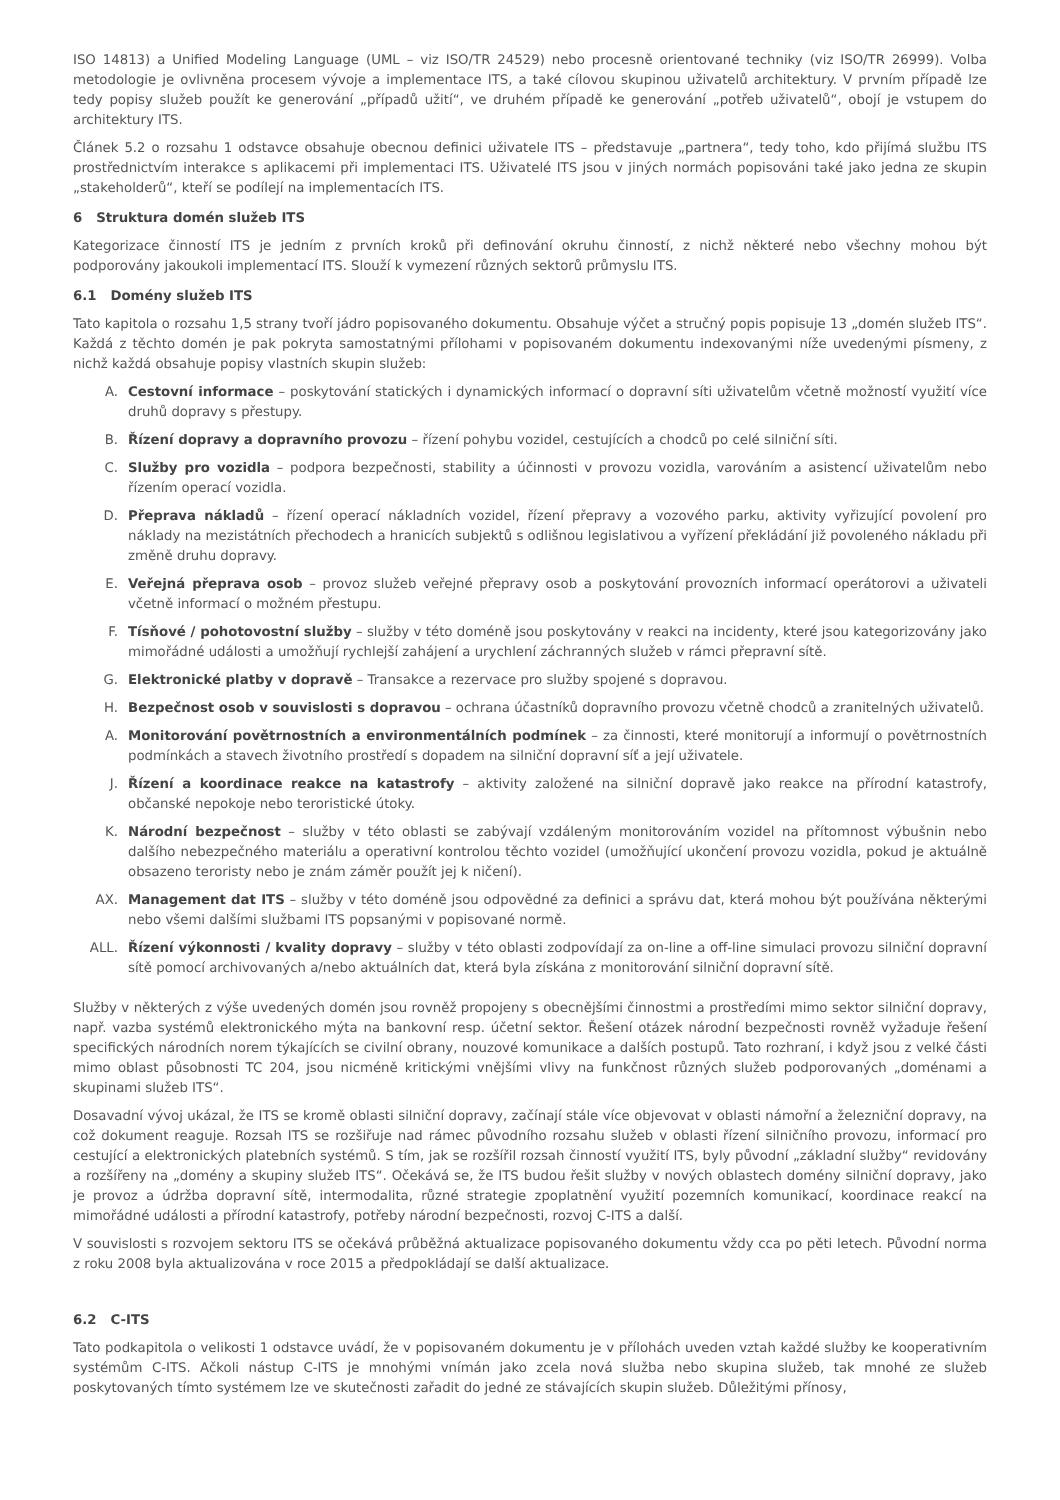ISO 14813) a Unified Modeling Language (UML – viz ISO/TR 24529) nebo procesně orientované techniky (viz ISO/TR 26999). Volba metodologie je ovlivněna procesem vývoje a implementace ITS, a také cílovou skupinou uživatelů architektury. V prvním případě lze tedy popisy služeb použít ke generování „případů užití“, ve druhém případě ke generování „potřeb uživatelů“, obojí je vstupem do architektury ITS.
Článek 5.2 o rozsahu 1 odstavce obsahuje obecnou definici uživatele ITS – představuje „partnera“, tedy toho, kdo přijímá službu ITS prostřednictvím interakce s aplikacemi při implementaci ITS. Uživatelé ITS jsou v jiných normách popisováni také jako jedna ze skupin „stakeholderů“, kteří se podílejí na implementacích ITS.
6 Struktura domén služeb ITS
Kategorizace činností ITS je jedním z prvních kroků při definování okruhu činností, z nichž některé nebo všechny mohou být podporovány jakoukoli implementací ITS. Slouží k vymezení různých sektorů průmyslu ITS.
6.1 Domény služeb ITS
Tato kapitola o rozsahu 1,5 strany tvoří jádro popisovaného dokumentu. Obsahuje výčet a stručný popis popisuje 13 „domén služeb ITS“. Každá z těchto domén je pak pokryta samostatnými přílohami v popisovaném dokumentu indexovanými níže uvedenými písmeny, z nichž každá obsahuje popisy vlastních skupin služeb:
A. Cestovní informace – poskytování statických i dynamických informací o dopravní síti uživatelům včetně možností využití více druhů dopravy s přestupy.
B. Řízení dopravy a dopravního provozu – řízení pohybu vozidel, cestujících a chodců po celé silniční síti.
C. Služby pro vozidla – podpora bezpečnosti, stability a účinnosti v provozu vozidla, varováním a asistencí uživatelům nebo řízením operací vozidla.
D. Přeprava nákladů – řízení operací nákladních vozidel, řízení přepravy a vozového parku, aktivity vyřizující povolení pro náklady na mezistátních přechodech a hranicích subjektů s odlišnou legislativou a vyřízení překládání již povoleného nákladu při změně druhu dopravy.
E. Veřejná přeprava osob – provoz služeb veřejné přepravy osob a poskytování provozních informací operátorovi a uživateli včetně informací o možném přestupu.
F. Tísňové / pohotovostní služby – služby v této doméně jsou poskytovány v reakci na incidenty, které jsou kategorizovány jako mimořádné události a umožňují rychlejší zahájení a urychlení záchranných služeb v rámci přepravní sítě.
G. Elektronické platby v dopravě – Transakce a rezervace pro služby spojené s dopravou.
H. Bezpečnost osob v souvislosti s dopravou – ochrana účastníků dopravního provozu včetně chodců a zranitelných uživatelů.
A. Monitorování povětrnostních a environmentálních podmínek – za činnosti, které monitorují a informují o povětrnostních podmínkách a stavech životního prostředí s dopadem na silniční dopravní síť a její uživatele.
J. Řízení a koordinace reakce na katastrofy – aktivity založené na silniční dopravě jako reakce na přírodní katastrofy, občanské nepokoje nebo teroristické útoky.
K. Národní bezpečnost – služby v této oblasti se zabývají vzdáleným monitorováním vozidel na přítomnost výbušnin nebo dalšího nebezpečného materiálu a operativní kontrolou těchto vozidel (umožňující ukončení provozu vozidla, pokud je aktuálně obsazeno teroristy nebo je znám záměr použít jej k ničení).
AX. Management dat ITS – služby v této doméně jsou odpovědné za definici a správu dat, která mohou být používána některými nebo všemi dalšími službami ITS popsanými v popisované normě.
ALL. Řízení výkonnosti / kvality dopravy – služby v této oblasti zodpovídají za on-line a off-line simulaci provozu silniční dopravní sítě pomocí archivovaných a/nebo aktuálních dat, která byla získána z monitorování silniční dopravní sítě.
Služby v některých z výše uvedených domén jsou rovněž propojeny s obecnějšími činnostmi a prostředími mimo sektor silniční dopravy, např. vazba systémů elektronického mýta na bankovní resp. účetní sektor. Řešení otázek národní bezpečnosti rovněž vyžaduje řešení specifických národních norem týkajících se civilní obrany, nouzové komunikace a dalších postupů. Tato rozhraní, i když jsou z velké části mimo oblast působnosti TC 204, jsou nicméně kritickými vnějšími vlivy na funkčnost různých služeb podporovaných „doménami a skupinami služeb ITS“.
Dosavadní vývoj ukázal, že ITS se kromě oblasti silniční dopravy, začínají stále více objevovat v oblasti námořní a železniční dopravy, na což dokument reaguje. Rozsah ITS se rozšiřuje nad rámec původního rozsahu služeb v oblasti řízení silničního provozu, informací pro cestující a elektronických platebních systémů. S tím, jak se rozšířil rozsah činností využití ITS, byly původní „základní služby“ revidovány a rozšířeny na „domény a skupiny služeb ITS“. Očekává se, že ITS budou řešit služby v nových oblastech domény silniční dopravy, jako je provoz a údržba dopravní sítě, intermodalita, různé strategie zpoplatnění využití pozemních komunikací, koordinace reakcí na mimořádné události a přírodní katastrofy, potřeby národní bezpečnosti, rozvoj C-ITS a další.
V souvislosti s rozvojem sektoru ITS se očekává průběžná aktualizace popisovaného dokumentu vždy cca po pěti letech. Původní norma z roku 2008 byla aktualizována v roce 2015 a předpokládají se další aktualizace.
6.2 C-ITS
Tato podkapitola o velikosti 1 odstavce uvádí, že v popisovaném dokumentu je v přílohách uveden vztah každé služby ke kooperativním systémům C-ITS. Ačkoli nástup C-ITS je mnohými vnímán jako zcela nová služba nebo skupina služeb, tak mnohé ze služeb poskytovaných tímto systémem lze ve skutečnosti zařadit do jedné ze stávajících skupin služeb. Důležitými přínosy,